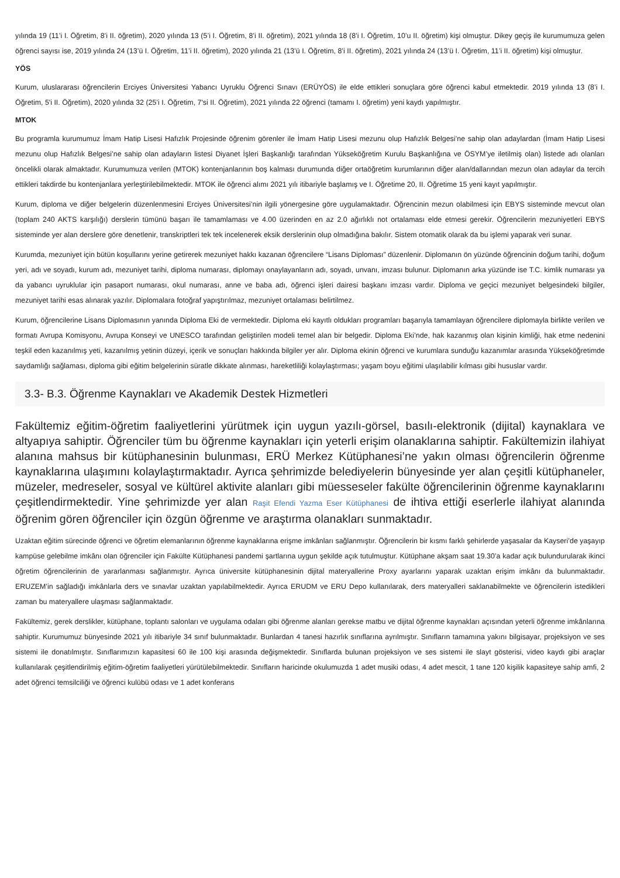yılında 19 (11’i I. Öğretim, 8’i II. öğretim), 2020 yılında 13 (5’i I. Öğretim, 8’i II. öğretim), 2021 yılında 18 (8’i I. Öğretim, 10’u II. öğretim) kişi olmuştur. Dikey geçiş ile kurumumuza gelen öğrenci sayısı ise, 2019 yılında 24 (13’ü I. Öğretim, 11’i II. öğretim), 2020 yılında 21 (13’ü I. Öğretim, 8’i II. öğretim), 2021 yılında 24 (13’ü I. Öğretim, 11’i II. öğretim) kişi olmuştur.
YÖS
Kurum, uluslararası öğrencilerin Erciyes Üniversitesi Yabancı Uyruklu Öğrenci Sınavı (ERÜYÖS) ile elde ettikleri sonuçlara göre öğrenci kabul etmektedir. 2019 yılında 13 (8’i I. Öğretim, 5'i II. Öğretim), 2020 yılında 32 (25’i I. Öğretim, 7'si II. Öğretim), 2021 yılında 22 öğrenci (tamamı I. öğretim) yeni kaydı yapılmıştır.
MTOK
Bu programla kurumumuz İmam Hatip Lisesi Hafızlık Projesinde öğrenim görenler ile İmam Hatip Lisesi mezunu olup Hafızlık Belgesi’ne sahip olan adaylardan (İmam Hatip Lisesi mezunu olup Hafızlık Belgesi’ne sahip olan adayların listesi Diyanet İşleri Başkanlığı tarafından Yükseköğretim Kurulu Başkanlığına ve ÖSYM’ye iletilmiş olan) listede adı olanları öncelikli olarak almaktadır. Kurumumuza verilen (MTOK) kontenjanlarının boş kalması durumunda diğer ortaöğretim kurumlarının diğer alan/dallarından mezun olan adaylar da tercih ettikleri takdirde bu kontenjanlara yerleştirilebilmektedir. MTOK ile öğrenci alımı 2021 yılı itibariyle başlamış ve I. Öğretime 20, II. Öğretime 15 yeni kayıt yapılmıştır.
Kurum, diploma ve diğer belgelerin düzenlenmesini Erciyes Üniversitesi’nin ilgili yönergesine göre uygulamaktadır. Öğrencinin mezun olabilmesi için EBYS sisteminde mevcut olan (toplam 240 AKTS karşılığı) derslerin tümünü başarı ile tamamlaması ve 4.00 üzerinden en az 2.0 ağırlıklı not ortalaması elde etmesi gerekir. Öğrencilerin mezuniyetleri EBYS sisteminde yer alan derslere göre denetlenir, transkriptleri tek tek incelenerek eksik derslerinin olup olmadığına bakılır. Sistem otomatik olarak da bu işlemi yaparak veri sunar.
Kurumda, mezuniyet için bütün koşullarını yerine getirerek mezuniyet hakkı kazanan öğrencilere “Lisans Diploması” düzenlenir. Diplomanın ön yüzünde öğrencinin doğum tarihi, doğum yeri, adı ve soyadı, kurum adı, mezuniyet tarihi, diploma numarası, diplomayı onaylayanların adı, soyadı, unvanı, imzası bulunur. Diplomanın arka yüzünde ise T.C. kimlik numarası ya da yabancı uyruklular için pasaport numarası, okul numarası, anne ve baba adı, öğrenci işleri dairesi başkanı imzası vardır. Diploma ve geçici mezuniyet belgesindeki bilgiler, mezuniyet tarihi esas alınarak yazılır. Diplomalara fotoğraf yapıştırılmaz, mezuniyet ortalaması belirtilmez.
Kurum, öğrencilerine Lisans Diplomasının yanında Diploma Eki de vermektedir. Diploma eki kayıtlı oldukları programları başarıyla tamamlayan öğrencilere diplomayla birlikte verilen ve formatı Avrupa Komisyonu, Avrupa Konseyi ve UNESCO tarafından geliştirilen modeli temel alan bir belgedir. Diploma Eki’nde, hak kazanmış olan kişinin kimliği, hak etme nedenini teşkil eden kazanılmış yeti, kazanılmış yetinin düzeyi, içerik ve sonuçları hakkında bilgiler yer alır. Diploma ekinin öğrenci ve kurumlara sunduğu kazanımlar arasında Yükseköğretimde saydamlığı sağlaması, diploma gibi eğitim belgelerinin süratle dikkate alınması, hareketliliği kolaylaştırması; yaşam boyu eğitimi ulaşılabilir kılması gibi hususlar vardır.
3.3- B.3. Öğrenme Kaynakları ve Akademik Destek Hizmetleri
Fakültemiz eğitim-öğretim faaliyetlerini yürütmek için uygun yazılı-görsel, basılı-elektronik (dijital) kaynaklara ve altyapıya sahiptir. Öğrenciler tüm bu öğrenme kaynakları için yeterli erişim olanaklarına sahiptir. Fakültemizin ilahiyat alanına mahsus bir kütüphanesinin bulunması, ERÜ Merkez Kütüphanesi’ne yakın olması öğrencilerin öğrenme kaynaklarına ulaşımını kolaylaştırmaktadır. Ayrıca şehrimizde belediyelerin bünyesinde yer alan çeşitli kütüphaneler, müzeler, medreseler, sosyal ve kültürel aktivite alanları gibi müesseseler fakülte öğrencilerinin öğrenme kaynaklarını çeşitlendirmektedir. Yine şehrimizde yer alan Raşit Efendi Yazma Eser Kütüphanesi de ihtiva ettiği eserlerle ilahiyat alanında öğrenim gören öğrenciler için özgün öğrenme ve araştırma olanakları sunmaktadır.
Uzaktan eğitim sürecinde öğrenci ve öğretim elemanlarının öğrenme kaynaklarına erişme imkânları sağlanmıştır. Öğrencilerin bir kısmı farklı şehirlerde yaşasalar da Kayseri’de yaşayıp kampüse gelebilme imkânı olan öğrenciler için Fakülte Kütüphanesi pandemi şartlarına uygun şekilde açık tutulmuştur. Kütüphane akşam saat 19.30’a kadar açık bulundurularak ikinci öğretim öğrencilerinin de yararlanması sağlanmıştır. Ayrıca üniversite kütüphanesinin dijital materyallerine Proxy ayarlarını yaparak uzaktan erişim imkânı da bulunmaktadır. ERUZEM’in sağladığı imkânlarla ders ve sınavlar uzaktan yapılabilmektedir. Ayrıca ERUDM ve ERU Depo kullanılarak, ders materyalleri saklanabilmekte ve öğrencilerin istedikleri zaman bu materyallere ulaşması sağlanmaktadır.
Fakültemiz, gerek derslikler, kütüphane, toplantı salonları ve uygulama odaları gibi öğrenme alanları gerekse matbu ve dijital öğrenme kaynakları açısından yeterli öğrenme imkânlarına sahiptir. Kurumumuz bünyesinde 2021 yılı itibariyle 34 sınıf bulunmaktadır. Bunlardan 4 tanesi hazırlık sınıflarına ayrılmıştır. Sınıfların tamamına yakını bilgisayar, projeksiyon ve ses sistemi ile donatılmıştır. Sınıflarımızın kapasitesi 60 ile 100 kişi arasında değişmektedir. Sınıflarda bulunan projeksiyon ve ses sistemi ile slayt gösterisi, video kaydı gibi araçlar kullanılarak çeşitlendirilmiş eğitim-öğretim faaliyetleri yürütülebilmektedir. Sınıfların haricinde okulumuzda 1 adet musiki odası, 4 adet mescit, 1 tane 120 kişilik kapasiteye sahip amfi, 2 adet öğrenci temsilciliği ve öğrenci kulübü odası ve 1 adet konferans